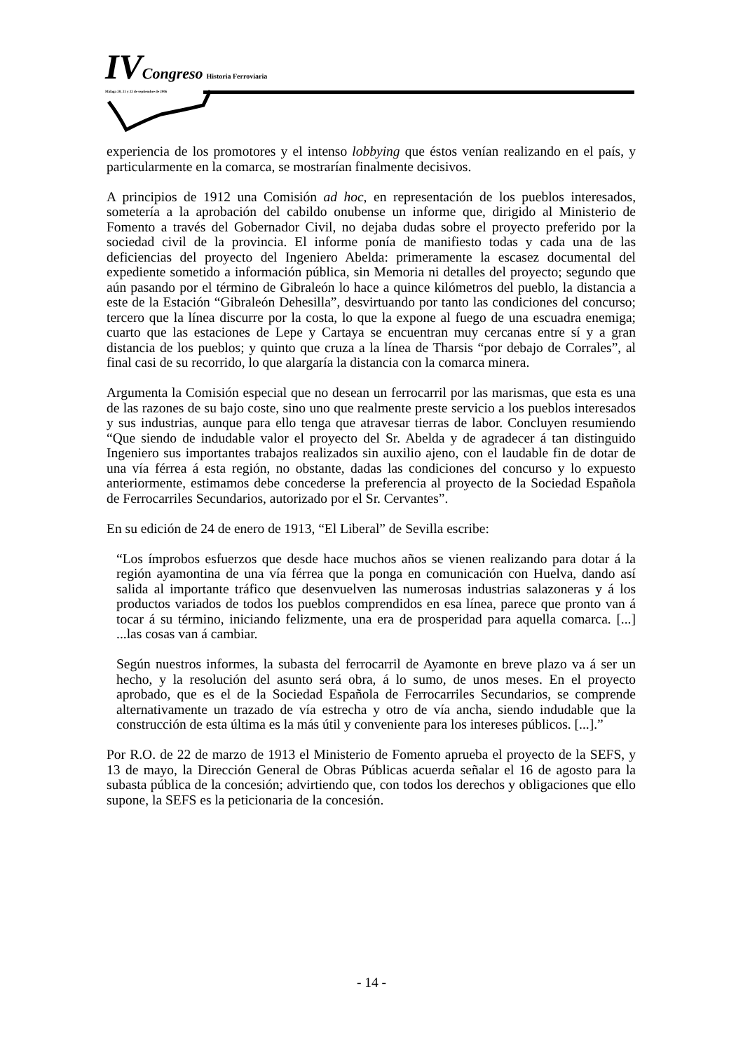IV Congreso Historia Ferroviaria
Málaga 20, 21 y 22 de septiembre de 2006
experiencia de los promotores y el intenso lobbying que éstos venían realizando en el país, y particularmente en la comarca, se mostrarían finalmente decisivos.
A principios de 1912 una Comisión ad hoc, en representación de los pueblos interesados, sometería a la aprobación del cabildo onubense un informe que, dirigido al Ministerio de Fomento a través del Gobernador Civil, no dejaba dudas sobre el proyecto preferido por la sociedad civil de la provincia. El informe ponía de manifiesto todas y cada una de las deficiencias del proyecto del Ingeniero Abelda: primeramente la escasez documental del expediente sometido a información pública, sin Memoria ni detalles del proyecto; segundo que aún pasando por el término de Gibraleón lo hace a quince kilómetros del pueblo, la distancia a este de la Estación “Gibraleón Dehesilla”, desvirtuando por tanto las condiciones del concurso; tercero que la línea discurre por la costa, lo que la expone al fuego de una escuadra enemiga; cuarto que las estaciones de Lepe y Cartaya se encuentran muy cercanas entre sí y a gran distancia de los pueblos; y quinto que cruza a la línea de Tharsis “por debajo de Corrales”, al final casi de su recorrido, lo que alargaría la distancia con la comarca minera.
Argumenta la Comisión especial que no desean un ferrocarril por las marismas, que esta es una de las razones de su bajo coste, sino uno que realmente preste servicio a los pueblos interesados y sus industrias, aunque para ello tenga que atravesar tierras de labor. Concluyen resumiendo “Que siendo de indudable valor el proyecto del Sr. Abelda y de agradecer á tan distinguido Ingeniero sus importantes trabajos realizados sin auxilio ajeno, con el laudable fin de dotar de una vía férrea á esta región, no obstante, dadas las condiciones del concurso y lo expuesto anteriormente, estimamos debe concederse la preferencia al proyecto de la Sociedad Española de Ferrocarriles Secundarios, autorizado por el Sr. Cervantes”.
En su edición de 24 de enero de 1913, “El Liberal” de Sevilla escribe:
“Los ímprobos esfuerzos que desde hace muchos años se vienen realizando para dotar á la región ayamontina de una vía férrea que la ponga en comunicación con Huelva, dando así salida al importante tráfico que desenvuelven las numerosas industrias salazoneras y á los productos variados de todos los pueblos comprendidos en esa línea, parece que pronto van á tocar á su término, iniciando felizmente, una era de prosperidad para aquella comarca. [...] ...las cosas van á cambiar.
Según nuestros informes, la subasta del ferrocarril de Ayamonte en breve plazo va á ser un hecho, y la resolución del asunto será obra, á lo sumo, de unos meses. En el proyecto aprobado, que es el de la Sociedad Española de Ferrocarriles Secundarios, se comprende alternativamente un trazado de vía estrecha y otro de vía ancha, siendo indudable que la construcción de esta última es la más útil y conveniente para los intereses públicos. [...].”
Por R.O. de 22 de marzo de 1913 el Ministerio de Fomento aprueba el proyecto de la SEFS, y 13 de mayo, la Dirección General de Obras Públicas acuerda señalar el 16 de agosto para la subasta pública de la concesión; advirtiendo que, con todos los derechos y obligaciones que ello supone, la SEFS es la peticionaria de la concesión.
- 14 -